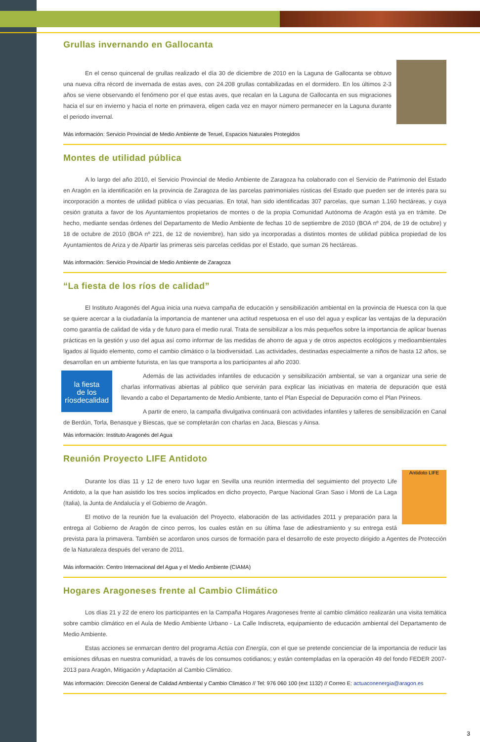Grullas invernando en Gallocanta
En el censo quincenal de grullas realizado el día 30 de diciembre de 2010 en la Laguna de Gallocanta se obtuvo una nueva cifra récord de invernada de estas aves, con 24.208 grullas contabilizadas en el dormidero. En los últimos 2-3 años se viene observando el fenómeno por el que estas aves, que recalan en la Laguna de Gallocanta en sus migraciones hacia el sur en invierno y hacia el norte en primavera, eligen cada vez en mayor número permanecer en la Laguna durante el periodo invernal.
Más información: Servicio Provincial de Medio Ambiente de Teruel, Espacios Naturales Protegidos
Montes de utilidad pública
A lo largo del año 2010, el Servicio Provincial de Medio Ambiente de Zaragoza ha colaborado con el Servicio de Patrimonio del Estado en Aragón en la identificación en la provincia de Zaragoza de las parcelas patrimoniales rústicas del Estado que pueden ser de interés para su incorporación a montes de utilidad pública o vías pecuarias. En total, han sido identificadas 307 parcelas, que suman 1.160 hectáreas, y cuya cesión gratuita a favor de los Ayuntamientos propietarios de montes o de la propia Comunidad Autónoma de Aragón está ya en trámite. De hecho, mediante sendas órdenes del Departamento de Medio Ambiente de fechas 10 de septiembre de 2010 (BOA nº 204, de 19 de octubre) y 18 de octubre de 2010 (BOA nº 221, de 12 de noviembre), han sido ya incorporadas a distintos montes de utilidad pública propiedad de los Ayuntamientos de Ariza y de Alpartir las primeras seis parcelas cedidas por el Estado, que suman 26 hectáreas.
Más información: Servicio Provincial de Medio Ambiente de Zaragoza
“La fiesta de los ríos de calidad”
El Instituto Aragonés del Agua inicia una nueva campaña de educación y sensibilización ambiental en la provincia de Huesca con la que se quiere acercar a la ciudadanía la importancia de mantener una actitud respetuosa en el uso del agua y explicar las ventajas de la depuración como garantía de calidad de vida y de futuro para el medio rural. Trata de sensibilizar a los más pequeños sobre la importancia de aplicar buenas prácticas en la gestión y uso del agua así como informar de las medidas de ahorro de agua y de otros aspectos ecológicos y medioambientales ligados al líquido elemento, como el cambio climático o la biodiversidad. Las actividades, destinadas especialmente a niños de hasta 12 años, se desarrollan en un ambiente futurista, en las que transporta a los participantes al año 2030.
la fiesta
de los
ríosdecalidad
Además de las actividades infantiles de educación y sensibilización ambiental, se van a organizar una serie de charlas informativas abiertas al público que servirán para explicar las iniciativas en materia de depuración que está llevando a cabo el Departamento de Medio Ambiente, tanto el Plan Especial de Depuración como el Plan Pirineos.
A partir de enero, la campaña divulgativa continuará con actividades infantiles y talleres de sensibilización en Canal de Berdún, Torla, Benasque y Biescas, que se completarán con charlas en Jaca, Biescas y Ainsa.
Más información: Instituto Aragonés del Agua
Reunión Proyecto LIFE Antidoto
Antidoto LIFE
Durante los días 11 y 12 de enero tuvo lugar en Sevilla una reunión intermedia del seguimiento del proyecto Life Antidoto, a la que han asistido los tres socios implicados en dicho proyecto, Parque Nacional Gran Saso i Monti de La Laga (Italia), la Junta de Andalucía y el Gobierno de Aragón.
El motivo de la reunión fue la evaluación del Proyecto, elaboración de las actividades 2011 y preparación para la entrega al Gobierno de Aragón de cinco perros, los cuales están en su última fase de adiestramiento y su entrega está prevista para la primavera. También se acordaron unos cursos de formación para el desarrollo de este proyecto dirigido a Agentes de Protección de la Naturaleza después del verano de 2011.
Más información: Centro Internacional del Agua y el Medio Ambiente (CIAMA)
Hogares Aragoneses frente al Cambio Climático
Los días 21 y 22 de enero los participantes en la Campaña Hogares Aragoneses frente al cambio climático realizarán una visita temática sobre cambio climático en el Aula de Medio Ambiente Urbano - La Calle Indiscreta, equipamiento de educación ambiental del Departamento de Medio Ambiente.
Estas acciones se enmarcan dentro del programa Actúa con Energía, con el que se pretende concienciar de la importancia de reducir las emisiones difusas en nuestra comunidad, a través de los consumos cotidianos; y están contempladas en la operación 49 del fondo FEDER 2007-2013 para Aragón, Mitigación y Adaptación al Cambio Climático.
Más información: Dirección General de Calidad Ambiental y Cambio Climático // Tel: 976 060 100 (ext 1132) // Correo E: actuaconenergia@aragon.es
3